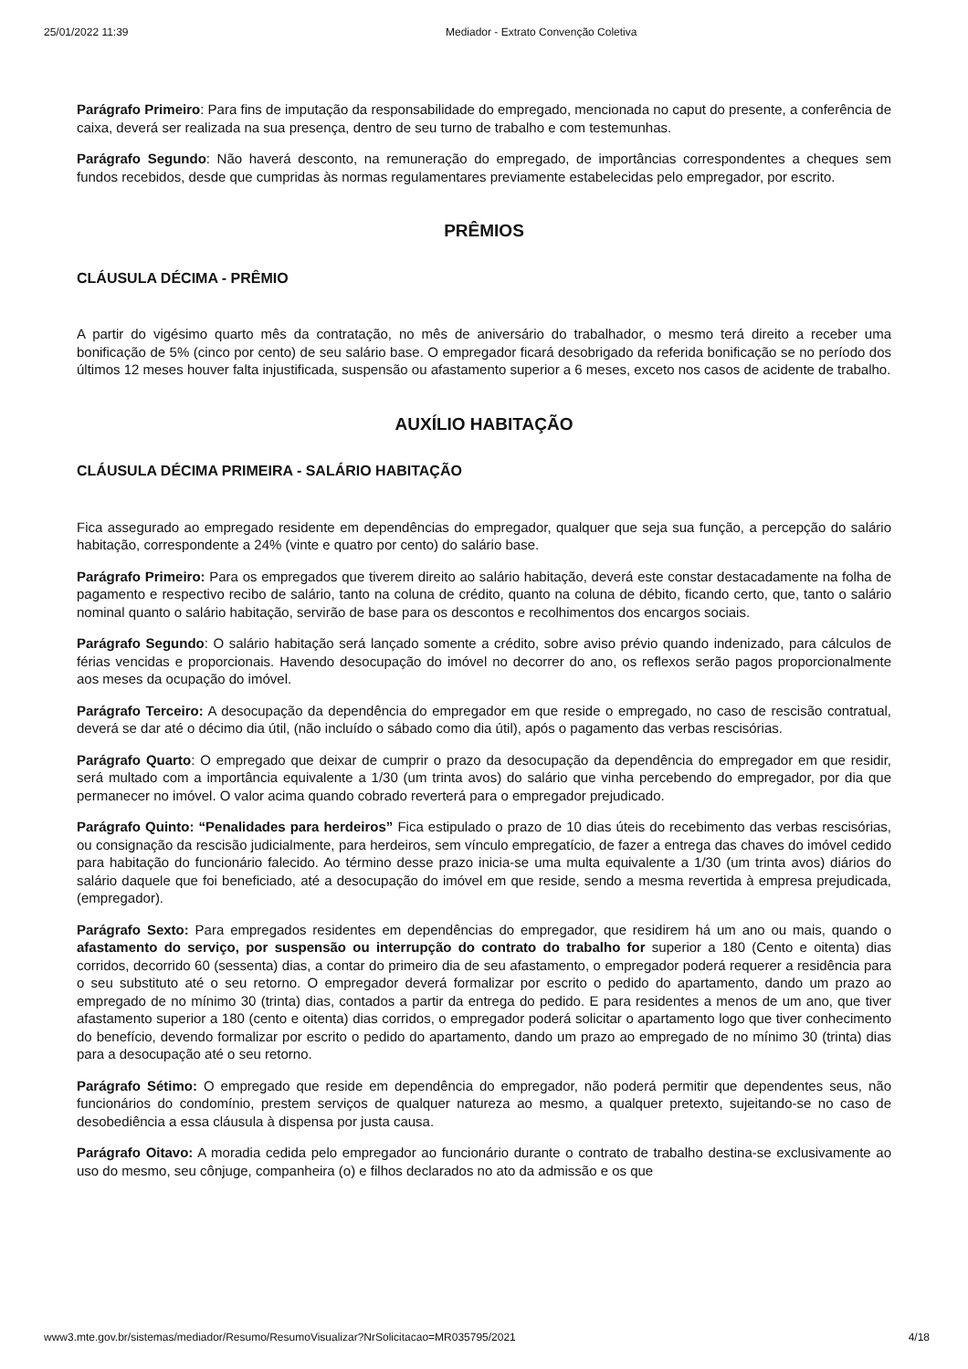25/01/2022 11:39 Mediador - Extrato Convenção Coletiva
Parágrafo Primeiro: Para fins de imputação da responsabilidade do empregado, mencionada no caput do presente, a conferência de caixa, deverá ser realizada na sua presença, dentro de seu turno de trabalho e com testemunhas.
Parágrafo Segundo: Não haverá desconto, na remuneração do empregado, de importâncias correspondentes a cheques sem fundos recebidos, desde que cumpridas às normas regulamentares previamente estabelecidas pelo empregador, por escrito.
PRÊMIOS
CLÁUSULA DÉCIMA - PRÊMIO
A partir do vigésimo quarto mês da contratação, no mês de aniversário do trabalhador, o mesmo terá direito a receber uma bonificação de 5% (cinco por cento) de seu salário base. O empregador ficará desobrigado da referida bonificação se no período dos últimos 12 meses houver falta injustificada, suspensão ou afastamento superior a 6 meses, exceto nos casos de acidente de trabalho.
AUXÍLIO HABITAÇÃO
CLÁUSULA DÉCIMA PRIMEIRA - SALÁRIO HABITAÇÃO
Fica assegurado ao empregado residente em dependências do empregador, qualquer que seja sua função, a percepção do salário habitação, correspondente a 24% (vinte e quatro por cento) do salário base.
Parágrafo Primeiro: Para os empregados que tiverem direito ao salário habitação, deverá este constar destacadamente na folha de pagamento e respectivo recibo de salário, tanto na coluna de crédito, quanto na coluna de débito, ficando certo, que, tanto o salário nominal quanto o salário habitação, servirão de base para os descontos e recolhimentos dos encargos sociais.
Parágrafo Segundo: O salário habitação será lançado somente a crédito, sobre aviso prévio quando indenizado, para cálculos de férias vencidas e proporcionais. Havendo desocupação do imóvel no decorrer do ano, os reflexos serão pagos proporcionalmente aos meses da ocupação do imóvel.
Parágrafo Terceiro: A desocupação da dependência do empregador em que reside o empregado, no caso de rescisão contratual, deverá se dar até o décimo dia útil, (não incluído o sábado como dia útil), após o pagamento das verbas rescisórias.
Parágrafo Quarto: O empregado que deixar de cumprir o prazo da desocupação da dependência do empregador em que residir, será multado com a importância equivalente a 1/30 (um trinta avos) do salário que vinha percebendo do empregador, por dia que permanecer no imóvel. O valor acima quando cobrado reverterá para o empregador prejudicado.
Parágrafo Quinto: “Penalidades para herdeiros” Fica estipulado o prazo de 10 dias úteis do recebimento das verbas rescisórias, ou consignação da rescisão judicialmente, para herdeiros, sem vínculo empregatício, de fazer a entrega das chaves do imóvel cedido para habitação do funcionário falecido. Ao término desse prazo inicia-se uma multa equivalente a 1/30 (um trinta avos) diários do salário daquele que foi beneficiado, até a desocupação do imóvel em que reside, sendo a mesma revertida à empresa prejudicada, (empregador).
Parágrafo Sexto: Para empregados residentes em dependências do empregador, que residirem há um ano ou mais, quando o afastamento do serviço, por suspensão ou interrupção do contrato do trabalho for superior a 180 (Cento e oitenta) dias corridos, decorrido 60 (sessenta) dias, a contar do primeiro dia de seu afastamento, o empregador poderá requerer a residência para o seu substituto até o seu retorno. O empregador deverá formalizar por escrito o pedido do apartamento, dando um prazo ao empregado de no mínimo 30 (trinta) dias, contados a partir da entrega do pedido. E para residentes a menos de um ano, que tiver afastamento superior a 180 (cento e oitenta) dias corridos, o empregador poderá solicitar o apartamento logo que tiver conhecimento do benefício, devendo formalizar por escrito o pedido do apartamento, dando um prazo ao empregado de no mínimo 30 (trinta) dias para a desocupação até o seu retorno.
Parágrafo Sétimo: O empregado que reside em dependência do empregador, não poderá permitir que dependentes seus, não funcionários do condomínio, prestem serviços de qualquer natureza ao mesmo, a qualquer pretexto, sujeitando-se no caso de desobediência a essa cláusula à dispensa por justa causa.
Parágrafo Oitavo: A moradia cedida pelo empregador ao funcionário durante o contrato de trabalho destina-se exclusivamente ao uso do mesmo, seu cônjuge, companheira (o) e filhos declarados no ato da admissão e os que
www3.mte.gov.br/sistemas/mediador/Resumo/ResumoVisualizar?NrSolicitacao=MR035795/2021 4/18